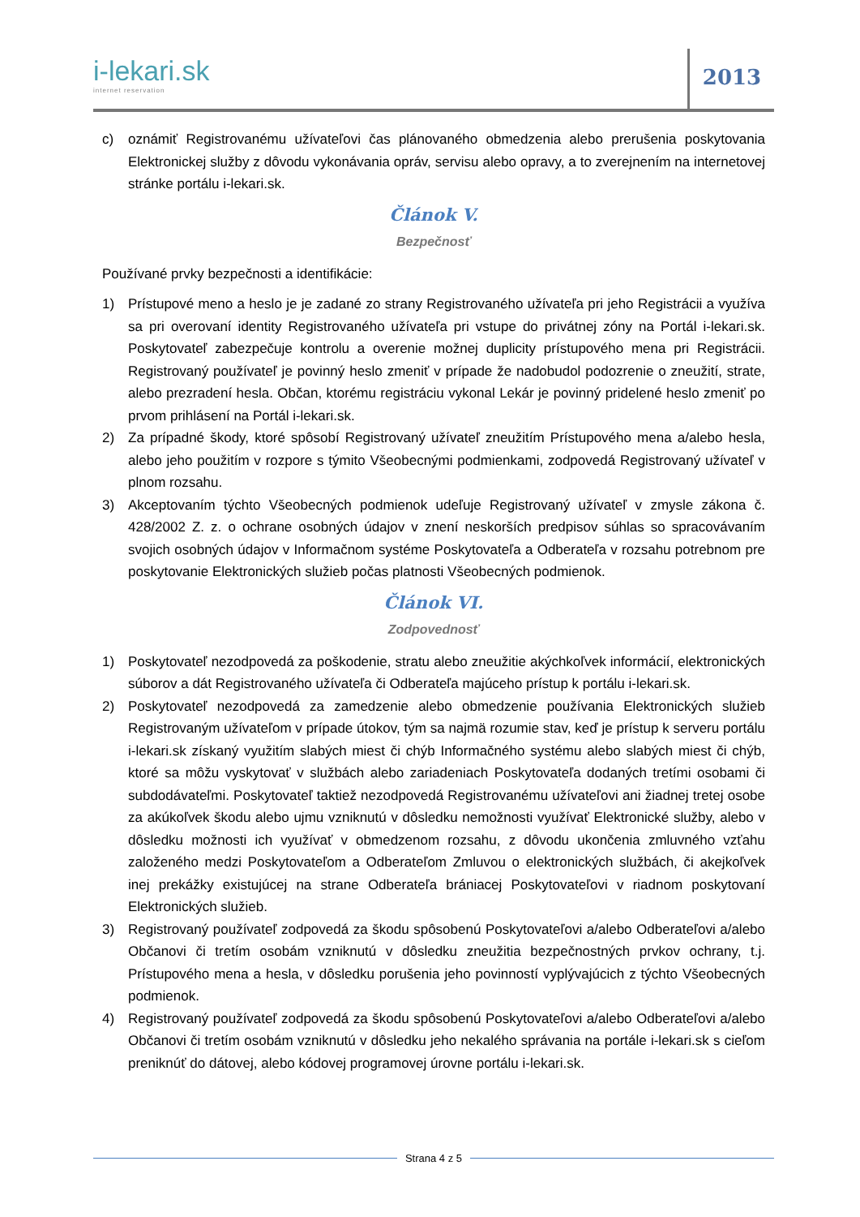i-lekari.sk
internet reservation
2013
c) oznámiť Registrovanému užívateľovi čas plánovaného obmedzenia alebo prerušenia poskytovania Elektronickej služby z dôvodu vykonávania opráv, servisu alebo opravy, a to zverejnením na internetovej stránke portálu i-lekari.sk.
Článok V.
Bezpečnosť
Používané prvky bezpečnosti a identifikácie:
1) Prístupové meno a heslo je je zadané zo strany Registrovaného užívateľa pri jeho Registrácii a využíva sa pri overovaní identity Registrovaného užívateľa pri vstupe do privátnej zóny na Portál i-lekari.sk. Poskytovateľ zabezpečuje kontrolu a overenie možnej duplicity prístupového mena pri Registrácii. Registrovaný používateľ je povinný heslo zmeniť v prípade že nadobudol podozrenie o zneužití, strate, alebo prezradení hesla. Občan, ktorému registráciu vykonal Lekár je povinný pridelené heslo zmeniť po prvom prihlásení na Portál i-lekari.sk.
2) Za prípadné škody, ktoré spôsobí Registrovaný užívateľ zneužitím Prístupového mena a/alebo hesla, alebo jeho použitím v rozpore s týmito Všeobecnými podmienkami, zodpovedá Registrovaný užívateľ v plnom rozsahu.
3) Akceptovaním týchto Všeobecných podmienok udeľuje Registrovaný užívateľ v zmysle zákona č. 428/2002 Z. z. o ochrane osobných údajov v znení neskorších predpisov súhlas so spracovávaním svojich osobných údajov v Informačnom systéme Poskytovateľa a Odberateľa v rozsahu potrebnom pre poskytovanie Elektronických služieb počas platnosti Všeobecných podmienok.
Článok VI.
Zodpovednosť
1) Poskytovateľ nezodpovedá za poškodenie, stratu alebo zneužitie akýchkoľvek informácií, elektronických súborov a dát Registrovaného užívateľa či Odberateľa majúceho prístup k portálu i-lekari.sk.
2) Poskytovateľ nezodpovedá za zamedzenie alebo obmedzenie používania Elektronických služieb Registrovaným užívateľom v prípade útokov, tým sa najmä rozumie stav, keď je prístup k serveru portálu i-lekari.sk získaný využitím slabých miest či chýb Informačného systému alebo slabých miest či chýb, ktoré sa môžu vyskytovať v službách alebo zariadeniach Poskytovateľa dodaných tretími osobami či subdodávateľmi. Poskytovateľ taktiež nezodpovedá Registrovanému užívateľovi ani žiadnej tretej osobe za akúkoľvek škodu alebo ujmu vzniknutú v dôsledku nemožnosti využívať Elektronické služby, alebo v dôsledku možnosti ich využívať v obmedzenom rozsahu, z dôvodu ukončenia zmluvného vzťahu založeného medzi Poskytovateľom a Odberateľom Zmluvou o elektronických službách, či akejkoľvek inej prekážky existujúcej na strane Odberateľa brániacej Poskytovateľovi v riadnom poskytovaní Elektronických služieb.
3) Registrovaný používateľ zodpovedá za škodu spôsobenú Poskytovateľovi a/alebo Odberateľovi a/alebo Občanovi či tretím osobám vzniknutú v dôsledku zneužitia bezpečnostných prvkov ochrany, t.j. Prístupového mena a hesla, v dôsledku porušenia jeho povinností vyplývajúcich z týchto Všeobecných podmienok.
4) Registrovaný používateľ zodpovedá za škodu spôsobenú Poskytovateľovi a/alebo Odberateľovi a/alebo Občanovi či tretím osobám vzniknutú v dôsledku jeho nekalého správania na portále i-lekari.sk s cieľom preniknúť do dátovej, alebo kódovej programovej úrovne portálu i-lekari.sk.
Strana 4 z 5